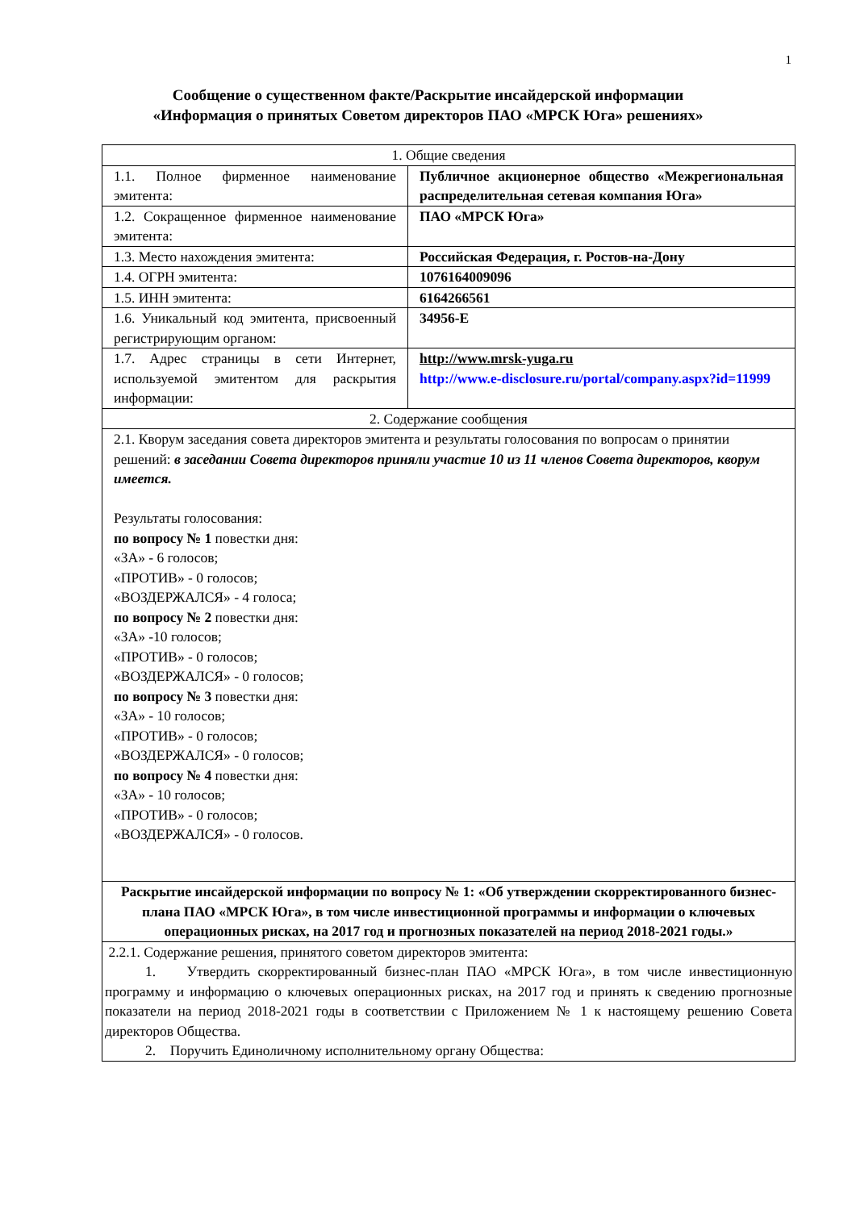1
Сообщение о существенном факте/Раскрытие инсайдерской информации
«Информация о принятых Советом директоров ПАО «МРСК Юга» решениях»
| 1. Общие сведения | |
| 1.1. Полное фирменное наименование эмитента: | Публичное акционерное общество «Межрегиональная распределительная сетевая компания Юга» |
| 1.2. Сокращенное фирменное наименование эмитента: | ПАО «МРСК Юга» |
| 1.3. Место нахождения эмитента: | Российская Федерация, г. Ростов-на-Дону |
| 1.4. ОГРН эмитента: | 1076164009096 |
| 1.5. ИНН эмитента: | 6164266561 |
| 1.6. Уникальный код эмитента, присвоенный регистрирующим органом: | 34956-E |
| 1.7. Адрес страницы в сети Интернет, используемой эмитентом для раскрытия информации: | http://www.mrsk-yuga.ru http://www.e-disclosure.ru/portal/company.aspx?id=11999 |
| 2. Содержание сообщения | |
| 2.1. Кворум заседания совета директоров эмитента и результаты голосования по вопросам о принятии решений: в заседании Совета директоров приняли участие 10 из 11 членов Совета директоров, кворум имеется. Результаты голосования: по вопросу № 1 повестки дня: «ЗА» - 6 голосов; «ПРОТИВ» - 0 голосов; «ВОЗДЕРЖАЛСЯ» - 4 голоса; по вопросу № 2 повестки дня: «ЗА» -10 голосов; «ПРОТИВ» - 0 голосов; «ВОЗДЕРЖАЛСЯ» - 0 голосов; по вопросу № 3 повестки дня: «ЗА» - 10 голосов; «ПРОТИВ» - 0 голосов; «ВОЗДЕРЖАЛСЯ» - 0 голосов; по вопросу № 4 повестки дня: «ЗА» - 10 голосов; «ПРОТИВ» - 0 голосов; «ВОЗДЕРЖАЛСЯ» - 0 голосов. | |
| Раскрытие инсайдерской информации по вопросу № 1: «Об утверждении скорректированного бизнес-плана ПАО «МРСК Юга», в том числе инвестиционной программы и информации о ключевых операционных рисках, на 2017 год и прогнозных показателей на период 2018-2021 годы.» | |
| 2.2.1. Содержание решения, принятого советом директоров эмитента: 1. Утвердить скорректированный бизнес-план ПАО «МРСК Юга», в том числе инвестиционную программу и информацию о ключевых операционных рисках, на 2017 год и принять к сведению прогнозные показатели на период 2018-2021 годы в соответствии с Приложением № 1 к настоящему решению Совета директоров Общества. 2. Поручить Единоличному исполнительному органу Общества: | |